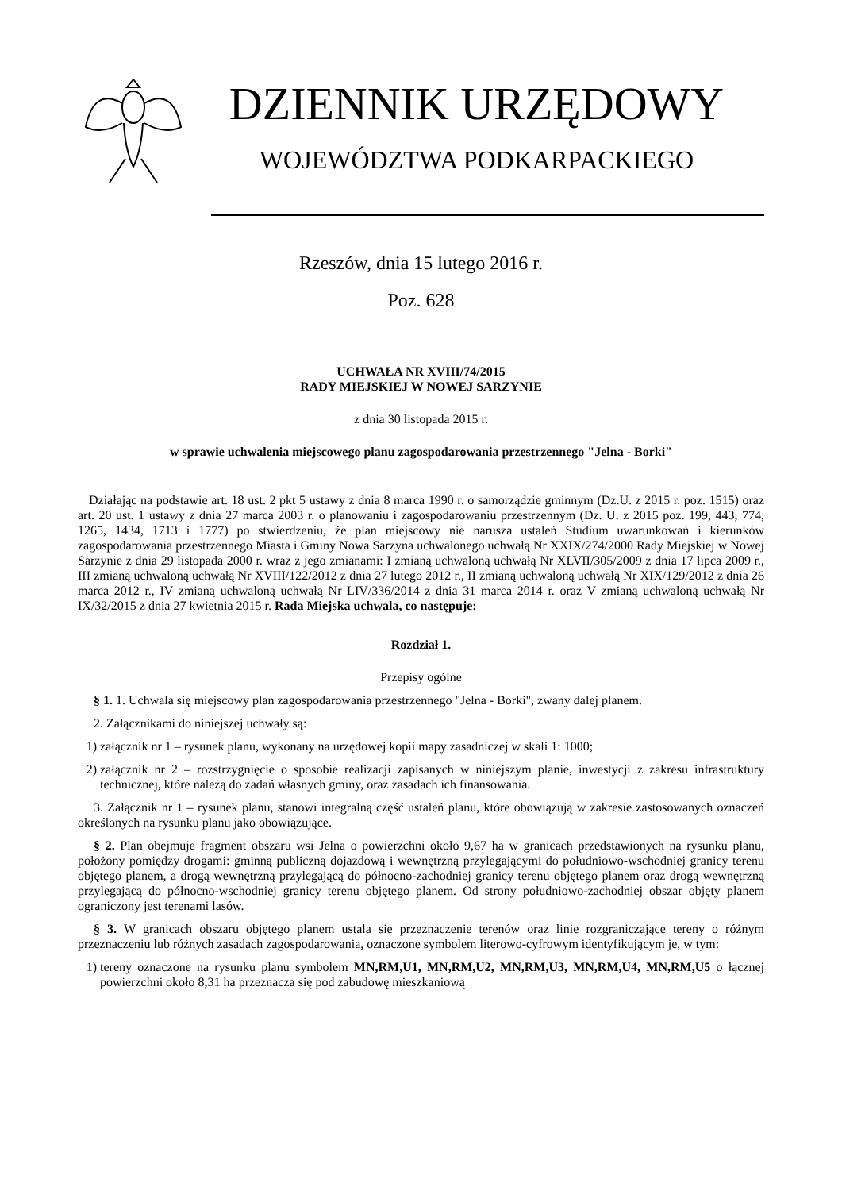DZIENNIK URZĘDOWY
WOJEWÓDZTWA PODKARPACKIEGO
Rzeszów, dnia 15 lutego 2016 r.
Poz. 628
UCHWAŁA NR XVIII/74/2015
RADY MIEJSKIEJ W NOWEJ SARZYNIE
z dnia 30 listopada 2015 r.
w sprawie uchwalenia miejscowego planu zagospodarowania przestrzennego "Jelna - Borki"
Działając na podstawie art. 18 ust. 2 pkt 5 ustawy z dnia 8 marca 1990 r. o samorządzie gminnym (Dz.U. z 2015 r. poz. 1515) oraz art. 20 ust. 1 ustawy z dnia 27 marca 2003 r. o planowaniu i zagospodarowaniu przestrzennym (Dz. U. z 2015 poz. 199, 443, 774, 1265, 1434, 1713 i 1777) po stwierdzeniu, że plan miejscowy nie narusza ustaleń Studium uwarunkowań i kierunków zagospodarowania przestrzennego Miasta i Gminy Nowa Sarzyna uchwalonego uchwałą Nr XXIX/274/2000 Rady Miejskiej w Nowej Sarzynie z dnia 29 listopada 2000 r. wraz z jego zmianami: I zmianą uchwaloną uchwałą Nr XLVII/305/2009 z dnia 17 lipca 2009 r., III zmianą uchwaloną uchwałą Nr XVIII/122/2012 z dnia 27 lutego 2012 r., II zmianą uchwaloną uchwałą Nr XIX/129/2012 z dnia 26 marca 2012 r., IV zmianą uchwaloną uchwałą Nr LIV/336/2014 z dnia 31 marca 2014 r. oraz V zmianą uchwaloną uchwałą Nr IX/32/2015 z dnia 27 kwietnia 2015 r. Rada Miejska uchwala, co następuje:
Rozdział 1.
Przepisy ogólne
§ 1. 1. Uchwala się miejscowy plan zagospodarowania przestrzennego "Jelna - Borki", zwany dalej planem.
2. Załącznikami do niniejszej uchwały są:
1) załącznik nr 1 – rysunek planu, wykonany na urzędowej kopii mapy zasadniczej w skali 1: 1000;
2) załącznik nr 2 – rozstrzygnięcie o sposobie realizacji zapisanych w niniejszym planie, inwestycji z zakresu infrastruktury technicznej, które należą do zadań własnych gminy, oraz zasadach ich finansowania.
3. Załącznik nr 1 – rysunek planu, stanowi integralną część ustaleń planu, które obowiązują w zakresie zastosowanych oznaczeń określonych na rysunku planu jako obowiązujące.
§ 2. Plan obejmuje fragment obszaru wsi Jelna o powierzchni około 9,67 ha w granicach przedstawionych na rysunku planu, położony pomiędzy drogami: gminną publiczną dojazdową i wewnętrzną przylegającymi do południowo-wschodniej granicy terenu objętego planem, a drogą wewnętrzną przylegającą do północno-zachodniej granicy terenu objętego planem oraz drogą wewnętrzną przylegającą do północno-wschodniej granicy terenu objętego planem. Od strony południowo-zachodniej obszar objęty planem ograniczony jest terenami lasów.
§ 3. W granicach obszaru objętego planem ustala się przeznaczenie terenów oraz linie rozgraniczające tereny o różnym przeznaczeniu lub różnych zasadach zagospodarowania, oznaczone symbolem literowo-cyfrowym identyfikującym je, w tym:
1) tereny oznaczone na rysunku planu symbolem MN,RM,U1, MN,RM,U2, MN,RM,U3, MN,RM,U4, MN,RM,U5 o łącznej powierzchni około 8,31 ha przeznacza się pod zabudowę mieszkaniową